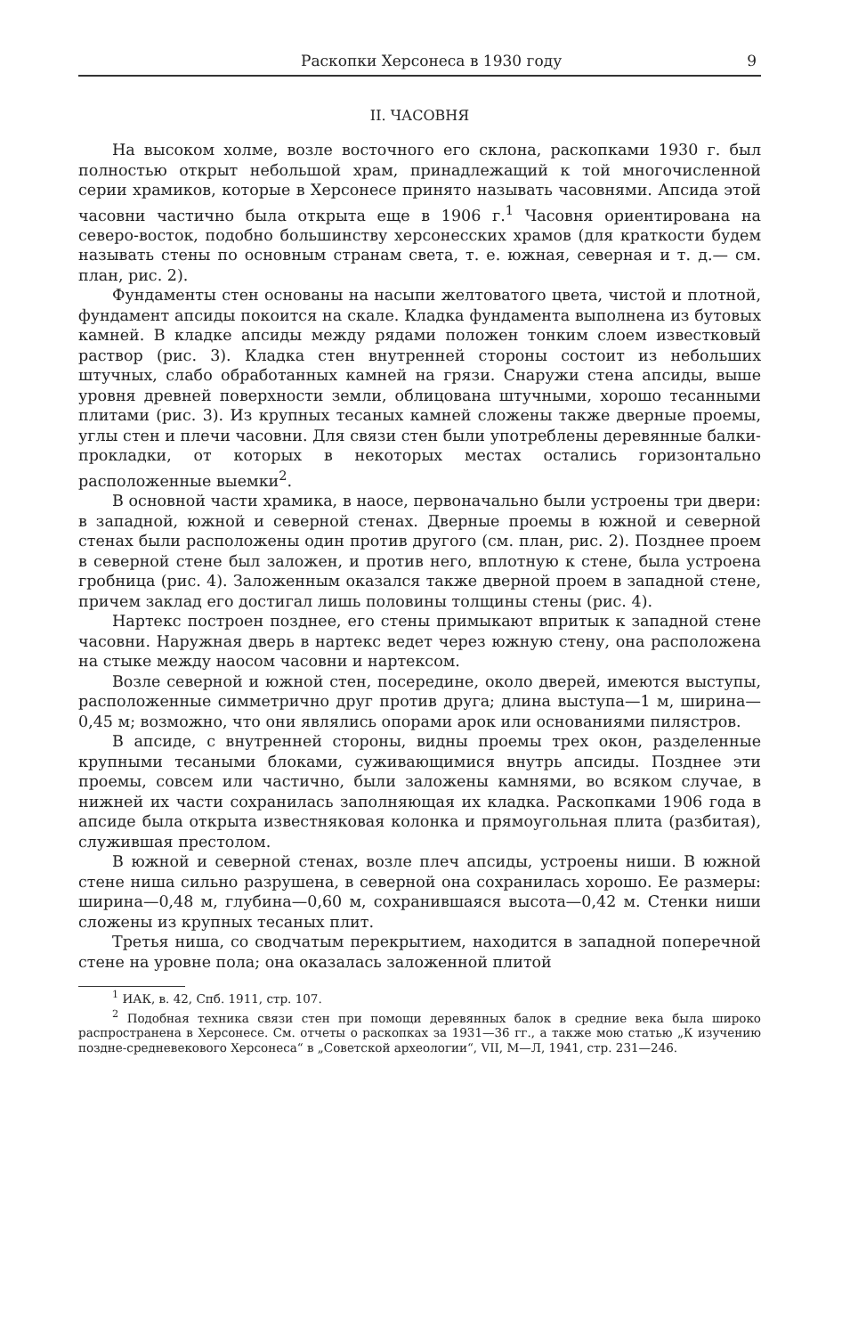Раскопки Херсонеса в 1930 году 9
II. ЧАСОВНЯ
На высоком холме, возле восточного его склона, раскопками 1930 г. был полностью открыт небольшой храм, принадлежащий к той многочисленной серии храмиков, которые в Херсонесе принято называть часовнями. Апсида этой часовни частично была открыта еще в 1906 г.<sup>1</sup> Часовня ориентирована на северо-восток, подобно большинству херсонесских храмов (для краткости будем называть стены по основным странам света, т. е. южная, северная и т. д.— см. план, рис. 2).
Фундаменты стен основаны на насыпи желтоватого цвета, чистой и плотной, фундамент апсиды покоится на скале. Кладка фундамента выполнена из бутовых камней. В кладке апсиды между рядами положен тонким слоем известковый раствор (рис. 3). Кладка стен внутренней стороны состоит из небольших штучных, слабо обработанных камней на грязи. Снаружи стена апсиды, выше уровня древней поверхности земли, облицована штучными, хорошо тесанными плитами (рис. 3). Из крупных тесаных камней сложены также дверные проемы, углы стен и плечи часовни. Для связи стен были употреблены деревянные балки-прокладки, от которых в некоторых местах остались горизонтально расположенные выемки<sup>2</sup>.
В основной части храмика, в наосе, первоначально были устроены три двери: в западной, южной и северной стенах. Дверные проемы в южной и северной стенах были расположены один против другого (см. план, рис. 2). Позднее проем в северной стене был заложен, и против него, вплотную к стене, была устроена гробница (рис. 4). Заложенным оказался также дверной проем в западной стене, причем заклад его достигал лишь половины толщины стены (рис. 4).
Нартекс построен позднее, его стены примыкают впритык к западной стене часовни. Наружная дверь в нартекс ведет через южную стену, она расположена на стыке между наосом часовни и нартексом.
Возле северной и южной стен, посередине, около дверей, имеются выступы, расположенные симметрично друг против друга; длина выступа—1 м, ширина—0,45 м; возможно, что они являлись опорами арок или основаниями пилястров.
В апсиде, с внутренней стороны, видны проемы трех окон, разделенные крупными тесаными блоками, суживающимися внутрь апсиды. Позднее эти проемы, совсем или частично, были заложены камнями, во всяком случае, в нижней их части сохранилась заполняющая их кладка. Раскопками 1906 года в апсиде была открыта известняковая колонка и прямоугольная плита (разбитая), служившая престолом.
В южной и северной стенах, возле плеч апсиды, устроены ниши. В южной стене ниша сильно разрушена, в северной она сохранилась хорошо. Ее размеры: ширина—0,48 м, глубина—0,60 м, сохранившаяся высота—0,42 м. Стенки ниши сложены из крупных тесаных плит.
Третья ниша, со сводчатым перекрытием, находится в западной поперечной стене на уровне пола; она оказалась заложенной плитой
<sup>1</sup> ИАК, в. 42, Спб. 1911, стр. 107.
<sup>2</sup> Подобная техника связи стен при помощи деревянных балок в средние века была широко распространена в Херсонесе. См. отчеты о раскопках за 1931—36 гг., а также мою статью „К изучению поздне-средневекового Херсонеса“ в „Советской археологии“, VII, М—Л, 1941, стр. 231—246.